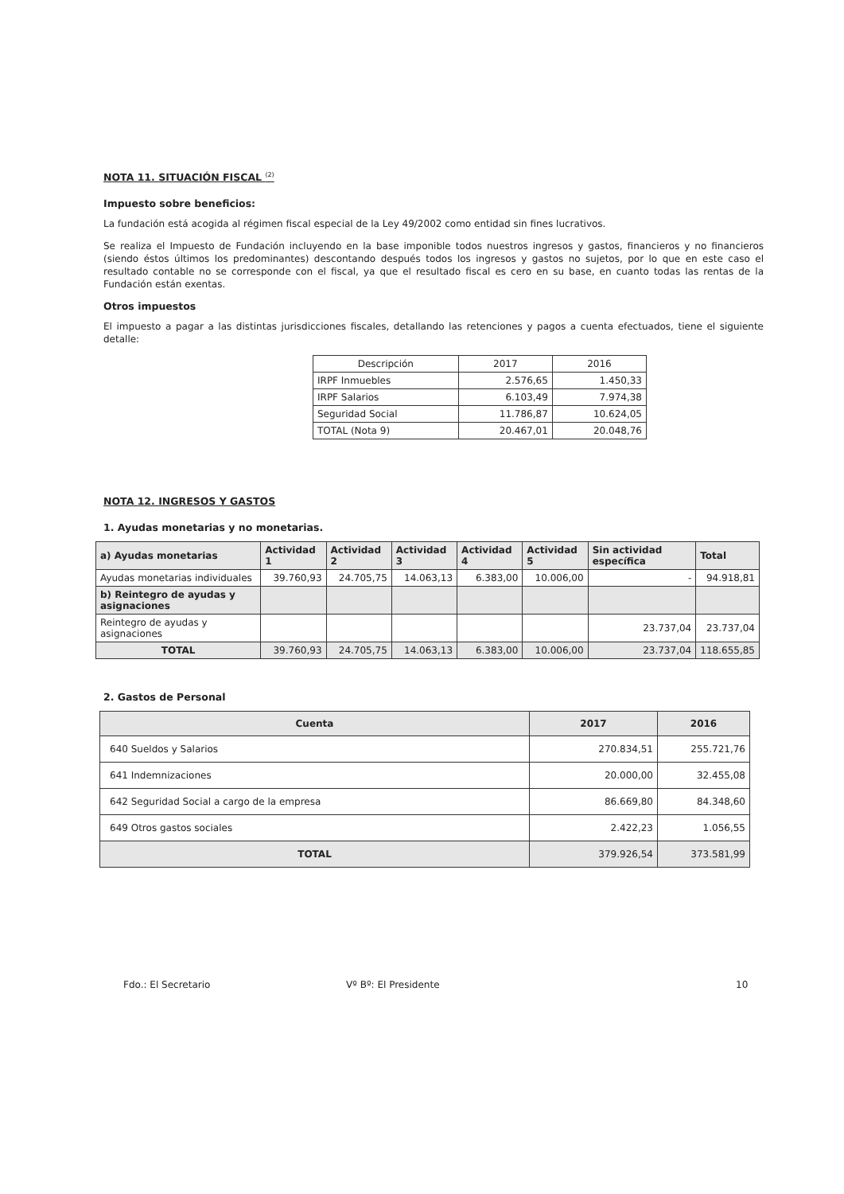NOTA 11. SITUACIÓN FISCAL <sup>(2)</sup>
Impuesto sobre beneficios:
La fundación está acogida al régimen fiscal especial de la Ley 49/2002 como entidad sin fines lucrativos.
Se realiza el Impuesto de Fundación incluyendo en la base imponible todos nuestros ingresos y gastos, financieros y no financieros (siendo éstos últimos los predominantes) descontando después todos los ingresos y gastos no sujetos, por lo que en este caso el resultado contable no se corresponde con el fiscal, ya que el resultado fiscal es cero en su base, en cuanto todas las rentas de la Fundación están exentas.
Otros impuestos
El impuesto a pagar a las distintas jurisdicciones fiscales, detallando las retenciones y pagos a cuenta efectuados, tiene el siguiente detalle:
| Descripción | 2017 | 2016 |
| --- | --- | --- |
| IRPF Inmuebles | 2.576,65 | 1.450,33 |
| IRPF Salarios | 6.103,49 | 7.974,38 |
| Seguridad Social | 11.786,87 | 10.624,05 |
| TOTAL (Nota 9) | 20.467,01 | 20.048,76 |
NOTA 12. INGRESOS Y GASTOS
1. Ayudas monetarias y no monetarias.
| a) Ayudas monetarias | Actividad 1 | Actividad 2 | Actividad 3 | Actividad 4 | Actividad 5 | Sin actividad específica | Total |
| Ayudas monetarias individuales | 39.760,93 | 24.705,75 | 14.063,13 | 6.383,00 | 10.006,00 | - | 94.918,81 |
| b) Reintegro de ayudas y asignaciones | | | | | | | |
| Reintegro de ayudas y asignaciones | | | | | | 23.737,04 | 23.737,04 |
| TOTAL | 39.760,93 | 24.705,75 | 14.063,13 | 6.383,00 | 10.006,00 | 23.737,04 | 118.655,85 |
2. Gastos de Personal
| Cuenta | 2017 | 2016 |
| 640 Sueldos y Salarios | 270.834,51 | 255.721,76 |
| 641 Indemnizaciones | 20.000,00 | 32.455,08 |
| 642 Seguridad Social a cargo de la empresa | 86.669,80 | 84.348,60 |
| 649 Otros gastos sociales | 2.422,23 | 1.056,55 |
| TOTAL | 379.926,54 | 373.581,99 |
Fdo.: El Secretario Vº Bº: El Presidente 10